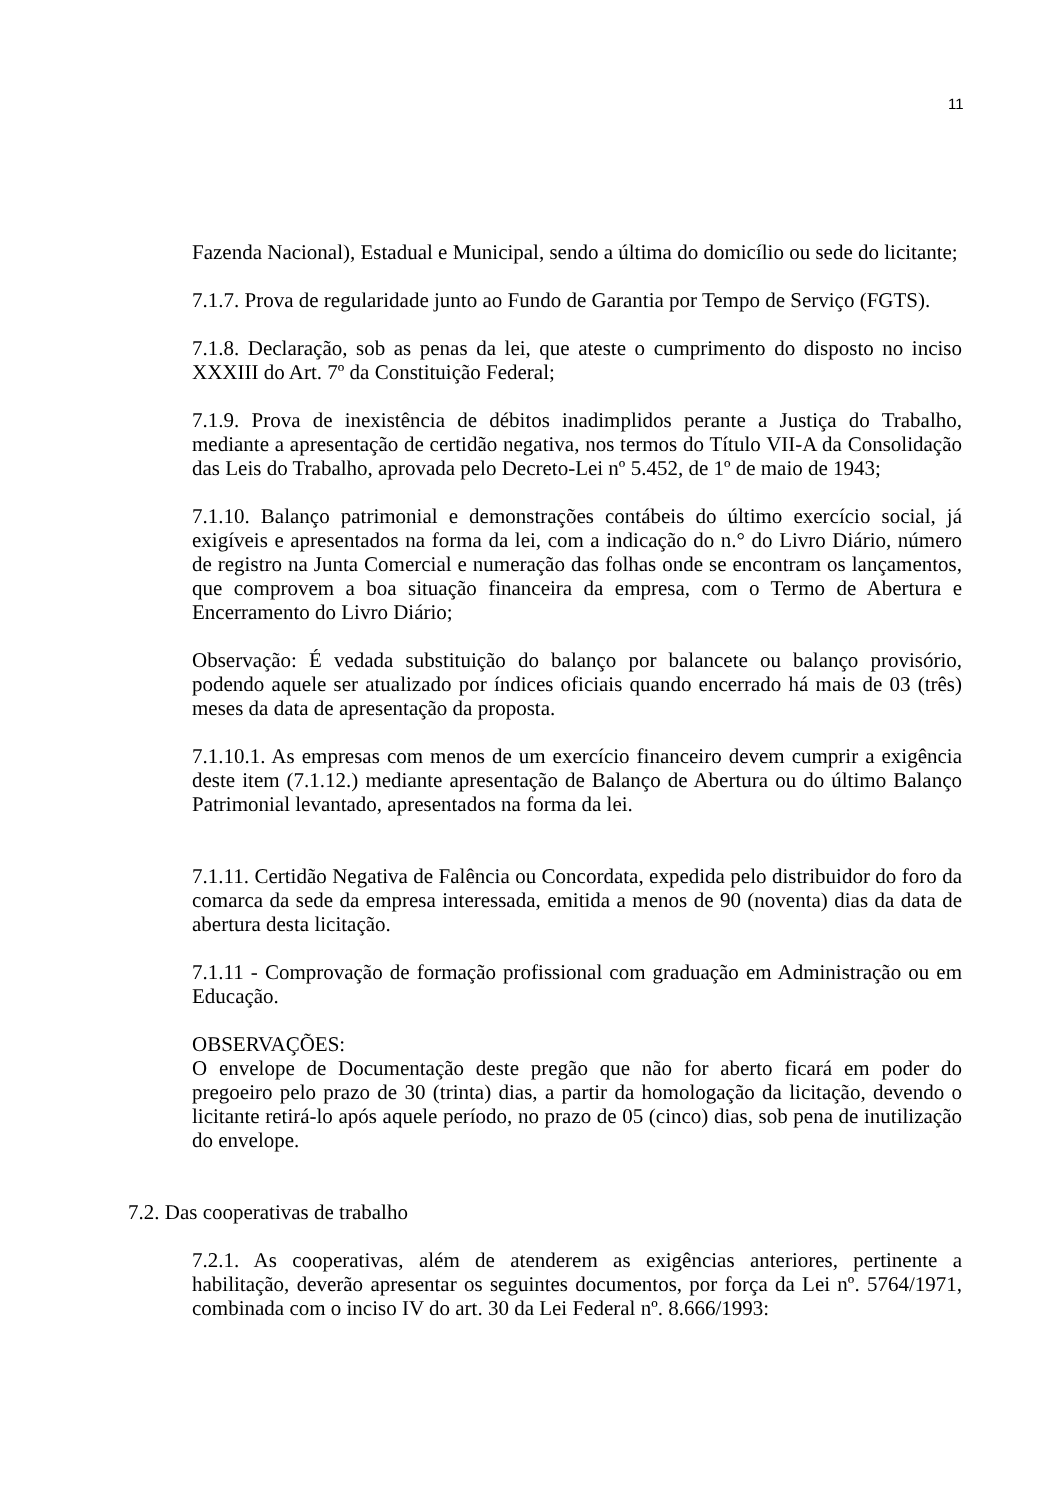11
Fazenda Nacional), Estadual e Municipal, sendo a última do domicílio ou sede do licitante;
7.1.7. Prova de regularidade junto ao Fundo de Garantia por Tempo de Serviço (FGTS).
7.1.8. Declaração, sob as penas da lei, que ateste o cumprimento do disposto no inciso XXXIII do Art. 7º da Constituição Federal;
7.1.9. Prova de inexistência de débitos inadimplidos perante a Justiça do Trabalho, mediante a apresentação de certidão negativa, nos termos do Título VII-A da Consolidação das Leis do Trabalho, aprovada pelo Decreto-Lei nº 5.452, de 1º de maio de 1943;
7.1.10. Balanço patrimonial e demonstrações contábeis do último exercício social, já exigíveis e apresentados na forma da lei, com a indicação do n.° do Livro Diário, número de registro na Junta Comercial e numeração das folhas onde se encontram os lançamentos, que comprovem a boa situação financeira da empresa, com o Termo de Abertura e Encerramento do Livro Diário;
Observação: É vedada substituição do balanço por balancete ou balanço provisório, podendo aquele ser atualizado por índices oficiais quando encerrado há mais de 03 (três) meses da data de apresentação da proposta.
7.1.10.1. As empresas com menos de um exercício financeiro devem cumprir a exigência deste item (7.1.12.) mediante apresentação de Balanço de Abertura ou do último Balanço Patrimonial levantado, apresentados na forma da lei.
7.1.11. Certidão Negativa de Falência ou Concordata, expedida pelo distribuidor do foro da comarca da sede da empresa interessada, emitida a menos de 90 (noventa) dias da data de abertura desta licitação.
7.1.11 - Comprovação de formação profissional com graduação em Administração ou em Educação.
OBSERVAÇÕES:
O envelope de Documentação deste pregão que não for aberto ficará em poder do pregoeiro pelo prazo de 30 (trinta) dias, a partir da homologação da licitação, devendo o licitante retirá-lo após aquele período, no prazo de 05 (cinco) dias, sob pena de inutilização do envelope.
7.2. Das cooperativas de trabalho
7.2.1. As cooperativas, além de atenderem as exigências anteriores, pertinente a habilitação, deverão apresentar os seguintes documentos, por força da Lei nº. 5764/1971, combinada com o inciso IV do art. 30 da Lei Federal nº. 8.666/1993: